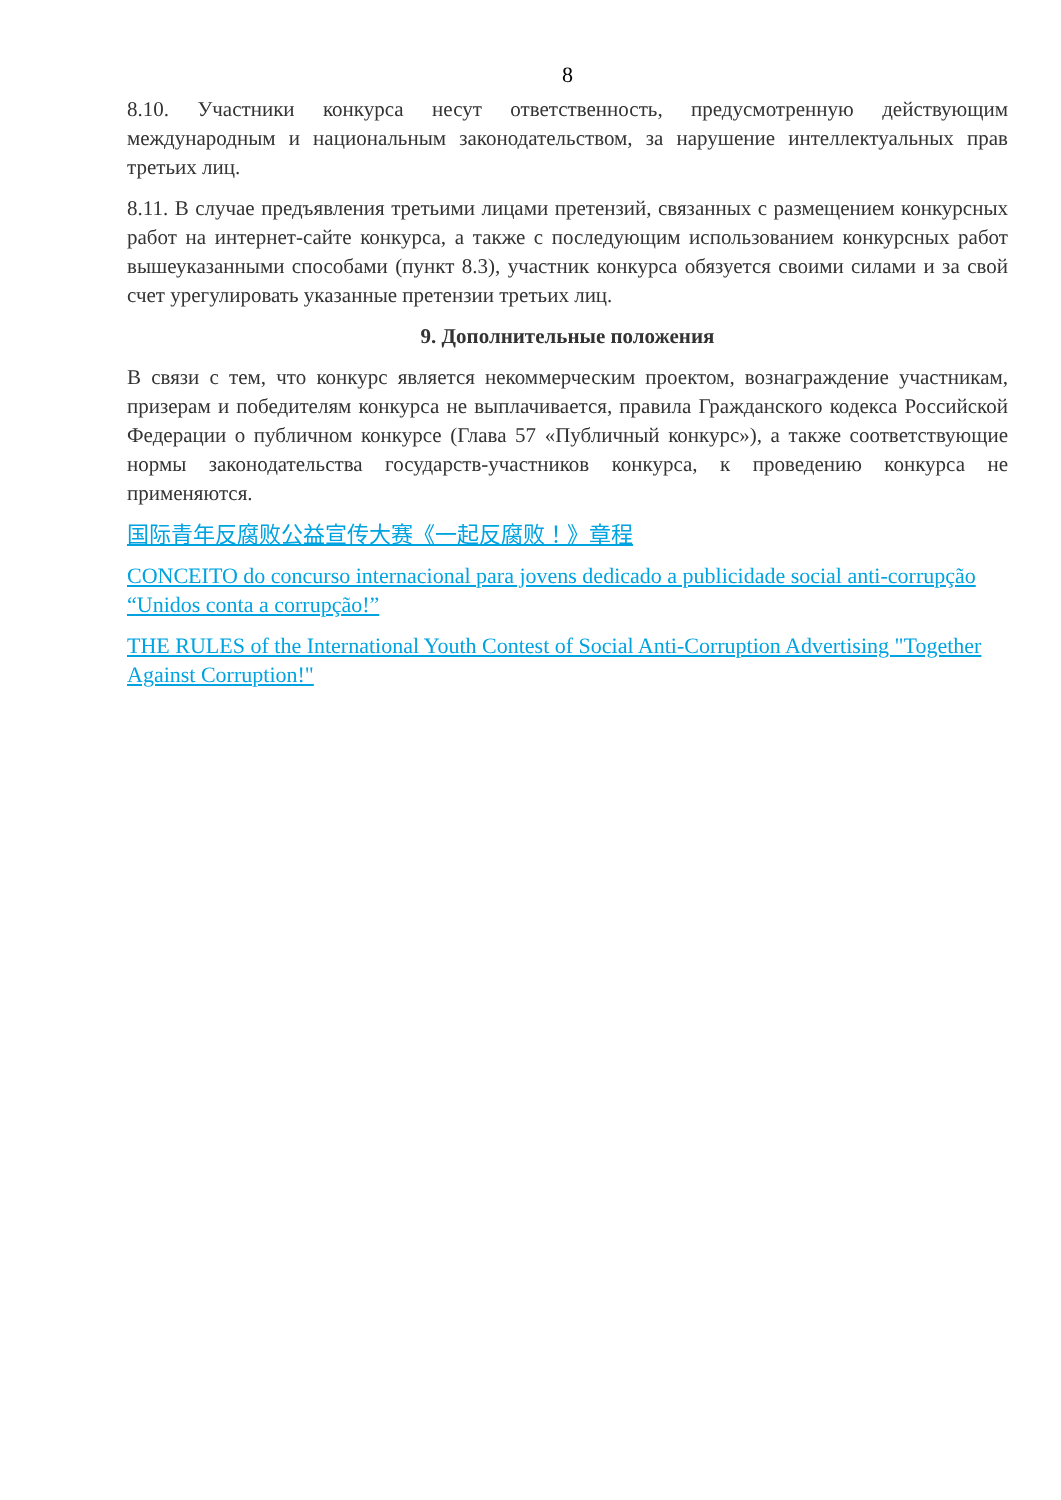8
8.10. Участники конкурса несут ответственность, предусмотренную действующим международным и национальным законодательством, за нарушение интеллектуальных прав третьих лиц.
8.11. В случае предъявления третьими лицами претензий, связанных с размещением конкурсных работ на интернет-сайте конкурса, а также с последующим использованием конкурсных работ вышеуказанными способами (пункт 8.3), участник конкурса обязуется своими силами и за свой счет урегулировать указанные претензии третьих лиц.
9. Дополнительные положения
В связи с тем, что конкурс является некоммерческим проектом, вознаграждение участникам, призерам и победителям конкурса не выплачивается, правила Гражданского кодекса Российской Федерации о публичном конкурсе (Глава 57 «Публичный конкурс»), а также соответствующие нормы законодательства государств-участников конкурса, к проведению конкурса не применяются.
国际青年反腐败公益宣传大赛《一起反腐败！》章程
CONCEITO do concurso internacional para jovens dedicado a publicidade social anti-corrupção “Unidos conta a corrupção!”
THE RULES of the International Youth Contest of Social Anti-Corruption Advertising "Together Against Corruption!"